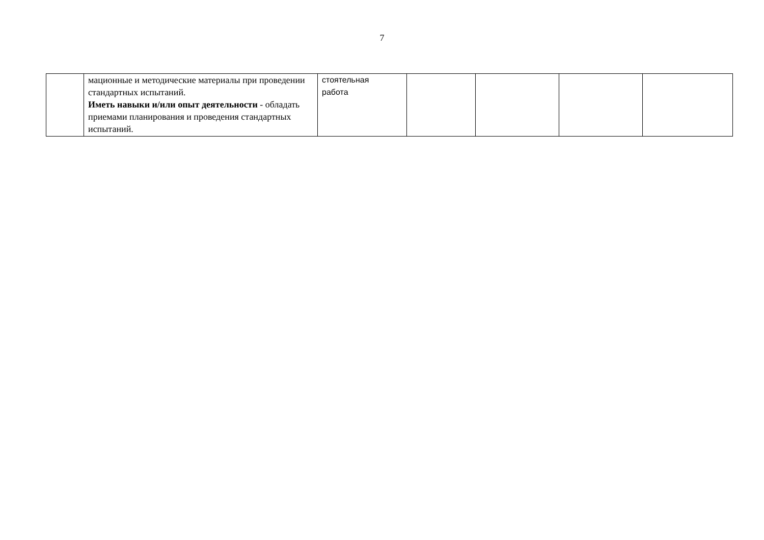7
| | мационные и методические материалы при проведении стандартных испытаний. Иметь навыки и/или опыт деятельности - обладать приемами планирования и проведения стандартных испытаний. | стоятельная работа | | | | |